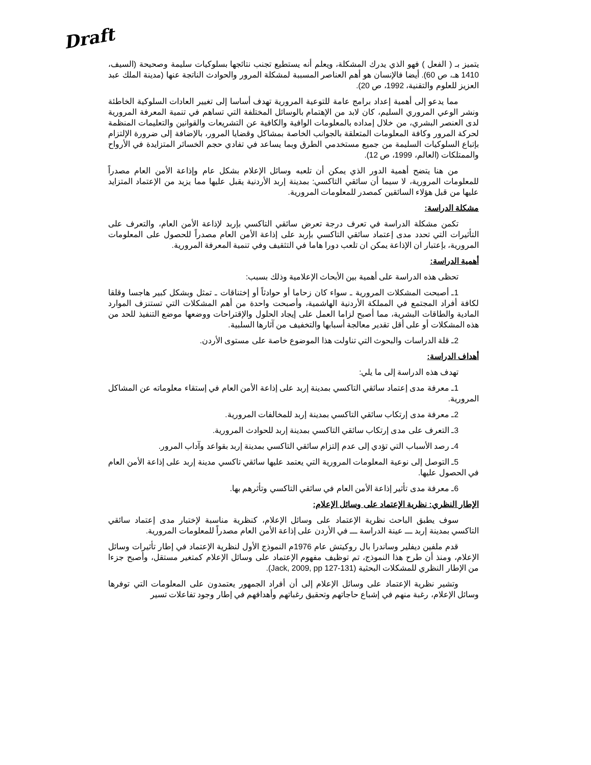Draft
يتميز بـ ( الفعل ) فهو الذي يدرك المشكلة، ويعلم أنه يستطيع تجنب نتائجها بسلوكيات سليمة وصحيحة (السيف، 1410 هـ، ص 60). أيضا فالإنسان هو أهم العناصر المسببة لمشكلة المرور والحوادث الناتجة عنها (مدينة الملك عبد العزيز للعلوم والتقنية، 1992، ص 20).
مما يدعو إلى أهمية إعداد برامج عامة للتوعية المرورية تهدف أساسا إلى تغيير العادات السلوكية الخاطئة ونشر الوعي المروري السليم، كان لابد من الإهتمام بالوسائل المختلفة التي تساهم في تنمية المعرفة المرورية لدى العنصر البشري، من خلال إمداده بالمعلومات الوافية والكافية عن التشريعات والقوانين والتعليمات المنظمة لحركة المرور وكافة المعلومات المتعلقة بالجوانب الخاصة بمشاكل وقضايا المرور، بالإضافة إلى ضرورة الإلتزام بإتباع السلوكيات السليمة من جميع مستخدمي الطرق وبما يساعد في تفادي حجم الخسائر المتزايدة في الأرواح والممتلكات (العالم، 1999، ص 12).
من هنا يتضح أهمية الدور الذي يمكن أن تلعبه وسائل الإعلام بشكل عام وإذاعة الأمن العام مصدراً للمعلومات المرورية، لا سيما أن سائقي التاكسي: بمدينة إربد الأردنية يقبل عليها مما يزيد من الإعتماد المتزايد عليها من قبل هؤلاء السائقين كمصدر للمعلومات المرورية.
مشكلة الدراسة:
تكمن مشكلة الدراسة في تعرف درجة تعرض سائقي التاكسي بإربد لإذاعة الأمن العام، والتعرف على التأثيرات التي تحدد مدى إعتماد سائقي التاكسي بإربد على إذاعة الأمن العام مصدراً للحصول على المعلومات المرورية، بإعتبار ان الإذاعة يمكن ان تلعب دورا هاما في التثقيف وفي تنمية المعرفة المرورية.
أهمية الدراسة:
تحظى هذه الدراسة على أهمية بين الأبحاث الإعلامية وذلك بسبب:
1ـ أصبحت المشكلات المرورية ـ سواء كان زحاما أو حوادثاً أو إختناقات ـ تمثل وبشكل كبير هاجسا وقلقا لكافة أفراد المجتمع في المملكة الأردنية الهاشمية، وأصبحت واحدة من أهم المشكلات التي تستنزف الموارد المادية والطاقات البشرية، مما أصبح لزاما العمل على إيجاد الحلول والإقتراحات ووضعها موضع التنفيذ للحد من هذه المشكلات أو على أقل تقدير معالجة أسبابها والتخفيف من آثارها السلبية.
2ـ قلة الدراسات والبحوث التي تناولت هذا الموضوع خاصة على مستوى الأردن.
أهداف الدراسة:
تهدف هذه الدراسة إلى ما يلي:
1ـ معرفة مدى إعتماد سائقي التاكسي بمدينة إربد على إذاعة الأمن العام في إستقاء معلوماته عن المشاكل المرورية.
2ـ معرفة مدى إرتكاب سائقي التاكسي بمدينة إربد للمخالفات المرورية.
3ـ التعرف على مدى إرتكاب سائقي التاكسي بمدينة إربد للحوادث المرورية.
4ـ رصد الأسباب التي تؤدي إلى عدم إلتزام سائقي التاكسي بمدينة إربد بقواعد وآداب المرور.
5ـ التوصل إلى نوعية المعلومات المرورية التي يعتمد عليها سائقي تاكسي مدينة إربد على إذاعة الأمن العام في الحصول عليها.
6ـ معرفة مدى تأثير إذاعة الأمن العام في سائقي التاكسي وتأثرهم بها.
الإطار النظري: نظرية الإعتماد على وسائل الإعلام:
سوف يطبق الباحث نظرية الإعتماد على وسائل الإعلام، كنظرية مناسبة لإختبار مدى إعتماد سائقي التاكسي بمدينة إربد ـــ عينة الدراسة ـــ في الأردن على إذاعة الأمن العام مصدراً للمعلومات المرورية.
قدم ملفين ديفلير وساندرا بال روكيتش عام 1976م النموذج الأول لنظرية الإعتماد في إطار تأثيرات وسائل الإعلام، ومنذ أن طرح هذا النموذج، تم توظيف مفهوم الإعتماد على وسائل الإعلام كمتغير مستقل، وأصبح جزءا من الإطار النظري للمشكلات البحثية (Jack, 2009, pp 127-131).
وتشير نظرية الإعتماد على وسائل الإعلام إلى أن أفراد الجمهور يعتمدون على المعلومات التي توفرها وسائل الإعلام، رغبة منهم في إشباع حاجاتهم وتحقيق رغباتهم وأهدافهم في إطار وجود تفاعلات تسير